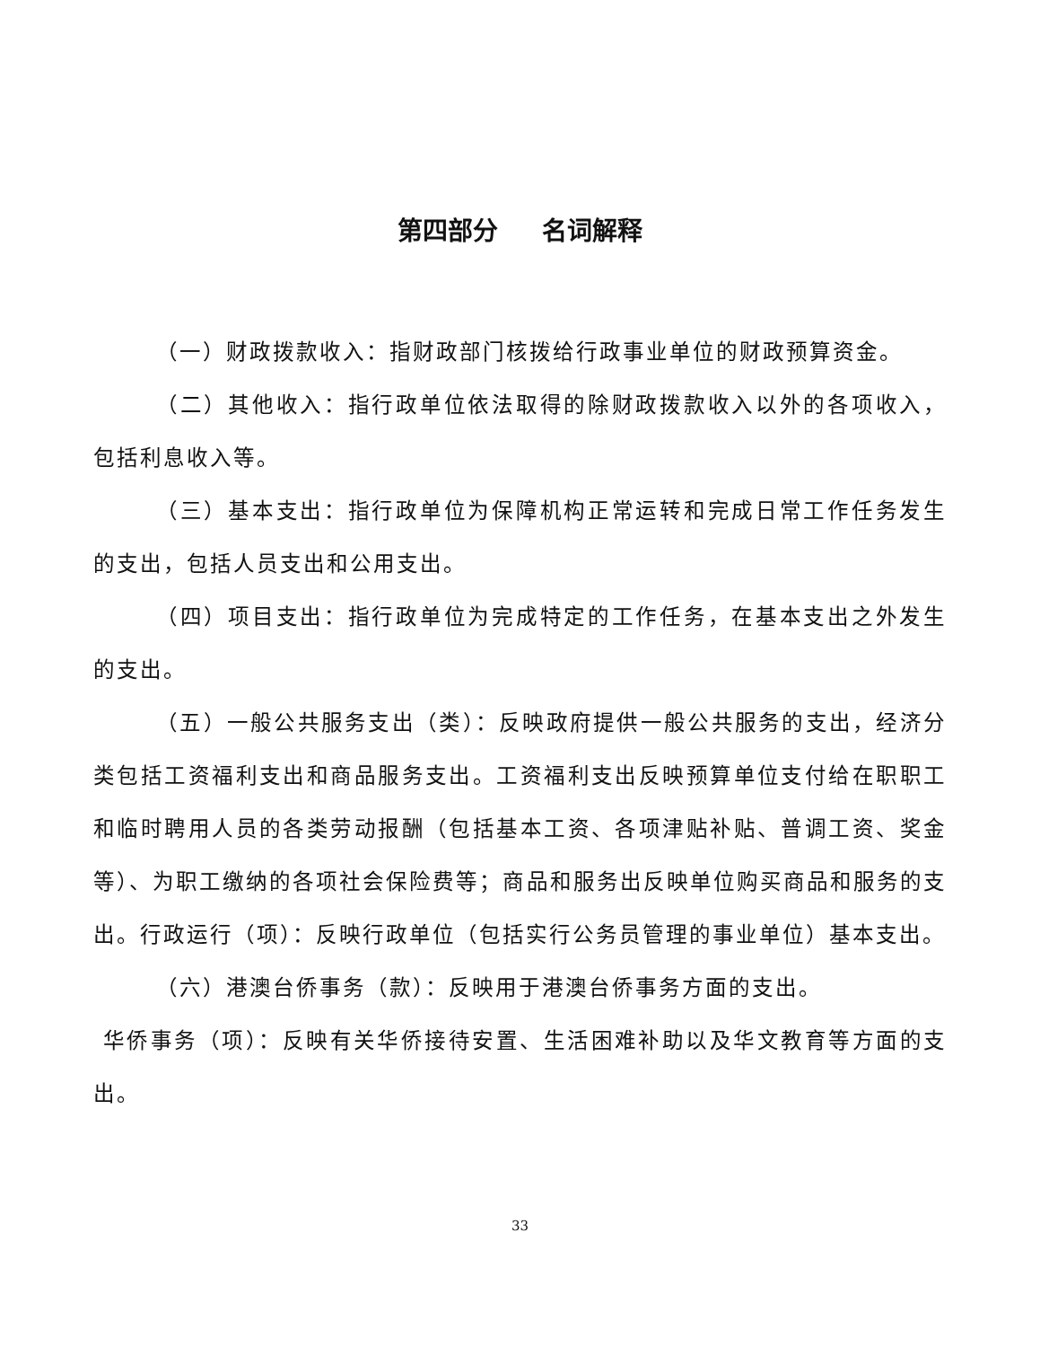第四部分 名词解释
（一）财政拨款收入：指财政部门核拨给行政事业单位的财政预算资金。
（二）其他收入：指行政单位依法取得的除财政拨款收入以外的各项收入，包括利息收入等。
（三）基本支出：指行政单位为保障机构正常运转和完成日常工作任务发生的支出，包括人员支出和公用支出。
（四）项目支出：指行政单位为完成特定的工作任务，在基本支出之外发生的支出。
（五）一般公共服务支出（类）：反映政府提供一般公共服务的支出，经济分类包括工资福利支出和商品服务支出。工资福利支出反映预算单位支付给在职职工和临时聘用人员的各类劳动报酬（包括基本工资、各项津贴补贴、普调工资、奖金等）、为职工缴纳的各项社会保险费等；商品和服务出反映单位购买商品和服务的支出。行政运行（项）：反映行政单位（包括实行公务员管理的事业单位）基本支出。
（六）港澳台侨事务（款）：反映用于港澳台侨事务方面的支出。
华侨事务（项）：反映有关华侨接待安置、生活困难补助以及华文教育等方面的支出。
33